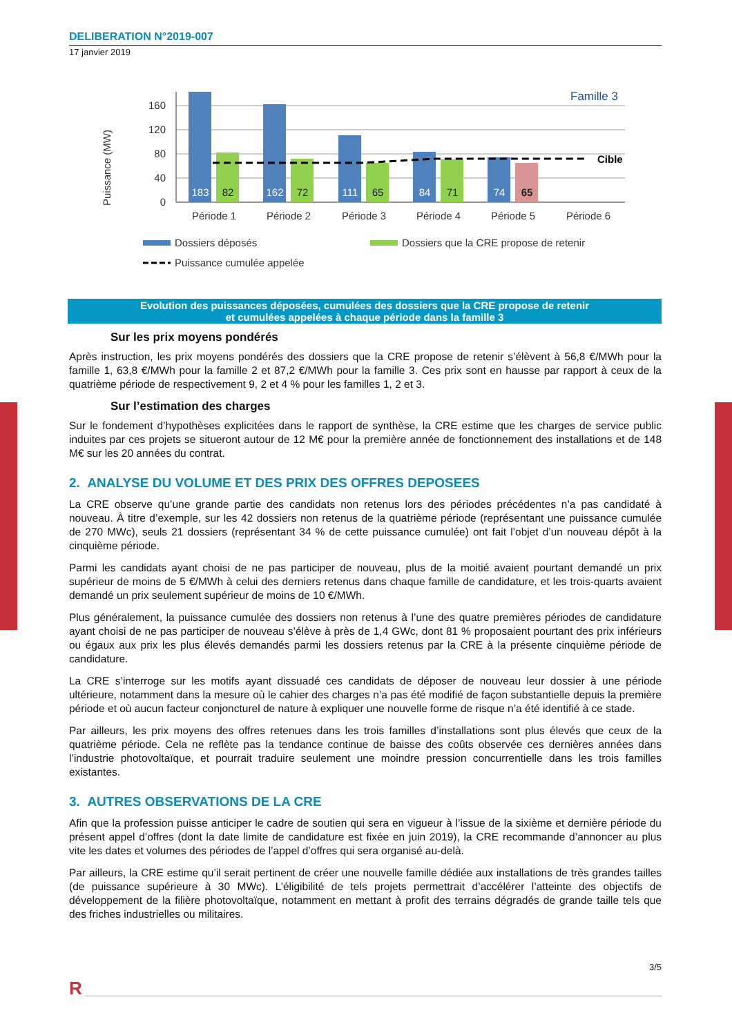DELIBERATION N°2019-007
17 janvier 2019
Puissance (MW)
160
120
80
40
0
183
162
111
84
74
82
72
65
71
65
Famille 3
Cible
Période 1
Période 2
Période 3
Période 4
Période 5
Période 6
Dossiers déposés
Dossiers que la CRE propose de retenir
Puissance cumulée appelée
Evolution des puissances déposées, cumulées des dossiers que la CRE propose de retenir
et cumulées appelées à chaque période dans la famille 3
Sur les prix moyens pondérés
Après instruction, les prix moyens pondérés des dossiers que la CRE propose de retenir s’élèvent à 56,8 €/MWh pour la famille 1, 63,8 €/MWh pour la famille 2 et 87,2 €/MWh pour la famille 3. Ces prix sont en hausse par rapport à ceux de la quatrième période de respectivement 9, 2 et 4 % pour les familles 1, 2 et 3.
Sur l’estimation des charges
Sur le fondement d’hypothèses explicitées dans le rapport de synthèse, la CRE estime que les charges de service public induites par ces projets se situeront autour de 12 M€ pour la première année de fonctionnement des installations et de 148 M€ sur les 20 années du contrat.
2. ANALYSE DU VOLUME ET DES PRIX DES OFFRES DEPOSEES
La CRE observe qu’une grande partie des candidats non retenus lors des périodes précédentes n’a pas candidaté à nouveau. À titre d’exemple, sur les 42 dossiers non retenus de la quatrième période (représentant une puissance cumulée de 270 MWc), seuls 21 dossiers (représentant 34 % de cette puissance cumulée) ont fait l’objet d’un nouveau dépôt à la cinquième période.
Parmi les candidats ayant choisi de ne pas participer de nouveau, plus de la moitié avaient pourtant demandé un prix supérieur de moins de 5 €/MWh à celui des derniers retenus dans chaque famille de candidature, et les trois-quarts avaient demandé un prix seulement supérieur de moins de 10 €/MWh.
Plus généralement, la puissance cumulée des dossiers non retenus à l’une des quatre premières périodes de candidature ayant choisi de ne pas participer de nouveau s’élève à près de 1,4 GWc, dont 81 % proposaient pourtant des prix inférieurs ou égaux aux prix les plus élevés demandés parmi les dossiers retenus par la CRE à la présente cinquième période de candidature.
La CRE s’interroge sur les motifs ayant dissuadé ces candidats de déposer de nouveau leur dossier à une période ultérieure, notamment dans la mesure où le cahier des charges n’a pas été modifié de façon substantielle depuis la première période et où aucun facteur conjoncturel de nature à expliquer une nouvelle forme de risque n’a été identifié à ce stade.
Par ailleurs, les prix moyens des offres retenues dans les trois familles d’installations sont plus élevés que ceux de la quatrième période. Cela ne reflète pas la tendance continue de baisse des coûts observée ces dernières années dans l’industrie photovoltaïque, et pourrait traduire seulement une moindre pression concurrentielle dans les trois familles existantes.
3. AUTRES OBSERVATIONS DE LA CRE
Afin que la profession puisse anticiper le cadre de soutien qui sera en vigueur à l’issue de la sixième et dernière période du présent appel d’offres (dont la date limite de candidature est fixée en juin 2019), la CRE recommande d’annoncer au plus vite les dates et volumes des périodes de l’appel d’offres qui sera organisé au-delà.
Par ailleurs, la CRE estime qu’il serait pertinent de créer une nouvelle famille dédiée aux installations de très grandes tailles (de puissance supérieure à 30 MWc). L’éligibilité de tels projets permettrait d’accélérer l’atteinte des objectifs de développement de la filière photovoltaïque, notamment en mettant à profit des terrains dégradés de grande taille tels que des friches industrielles ou militaires.
3/5
R